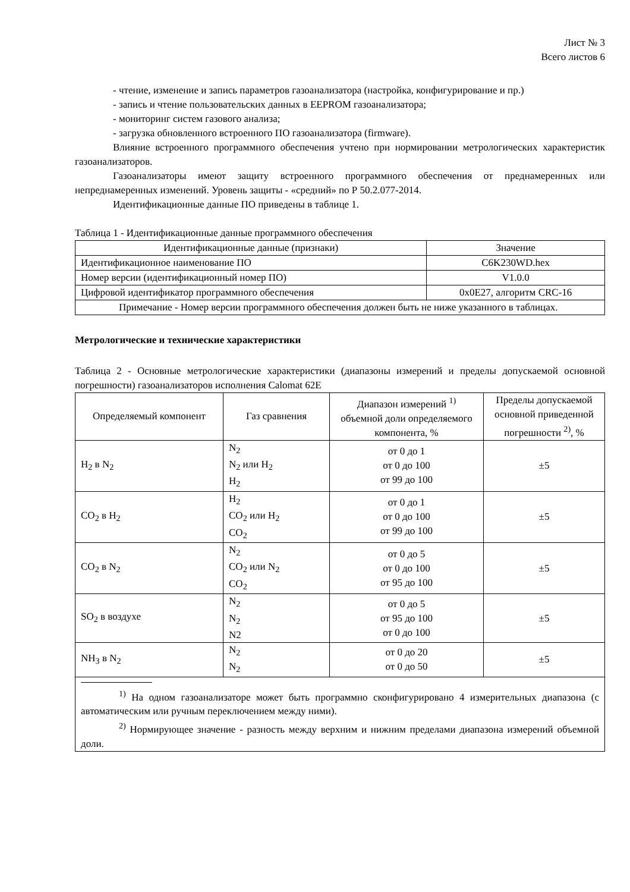Лист № 3
Всего листов 6
- чтение, изменение и запись параметров газоанализатора (настройка, конфигурирование и пр.)
- запись и чтение пользовательских данных в EEPROM газоанализатора;
- мониторинг систем газового анализа;
- загрузка обновленного встроенного ПО газоанализатора (firmware).
Влияние встроенного программного обеспечения учтено при нормировании метрологических характеристик газоанализаторов.
Газоанализаторы имеют защиту встроенного программного обеспечения от преднамеренных или непреднамеренных изменений. Уровень защиты - «средний» по Р 50.2.077-2014.
Идентификационные данные ПО приведены в таблице 1.
Таблица 1 - Идентификационные данные программного обеспечения
| Идентификационные данные (признаки) | Значение |
| --- | --- |
| Идентификационное наименование ПО | C6K230WD.hex |
| Номер версии (идентификационный номер ПО) | V1.0.0 |
| Цифровой идентификатор программного обеспечения | 0x0E27, алгоритм CRC-16 |
| Примечание - Номер версии программного обеспечения должен быть не ниже указанного в таблицах. | |
Метрологические и технические характеристики
Таблица 2 - Основные метрологические характеристики (диапазоны измерений и пределы допускаемой основной погрешности) газоанализаторов исполнения Calomat 62E
| Определяемый компонент | Газ сравнения | Диапазон измерений <sup>1)</sup> объемной доли определяемого компонента, % | Пределы допускаемой основной приведенной погрешности <sup>2)</sup>, % |
| --- | --- | --- | --- |
| H<sub>2</sub> в N<sub>2</sub> | N<sub>2</sub> N<sub>2</sub> или H<sub>2</sub> H<sub>2</sub> | от 0 до 1 от 0 до 100 от 99 до 100 | ±5 |
| CO<sub>2</sub> в H<sub>2</sub> | H<sub>2</sub> CO<sub>2</sub> или H<sub>2</sub> CO<sub>2</sub> | от 0 до 1 от 0 до 100 от 99 до 100 | ±5 |
| CO<sub>2</sub> в N<sub>2</sub> | N<sub>2</sub> CO<sub>2</sub> или N<sub>2</sub> CO<sub>2</sub> | от 0 до 5 от 0 до 100 от 95 до 100 | ±5 |
| SO<sub>2</sub> в воздухе | N<sub>2</sub> N<sub>2</sub> N2 | от 0 до 5 от 95 до 100 от 0 до 100 | ±5 |
| NH<sub>3</sub> в N<sub>2</sub> | N<sub>2</sub> N<sub>2</sub> | от 0 до 20 от 0 до 50 | ±5 |
| <sup>1)</sup> На одном газоанализаторе может быть программно сконфигурировано 4 измерительных диапазона (с автоматическим или ручным переключением между ними). <sup>2)</sup> Нормирующее значение - разность между верхним и нижним пределами диапазона измерений объемной доли. | | | |